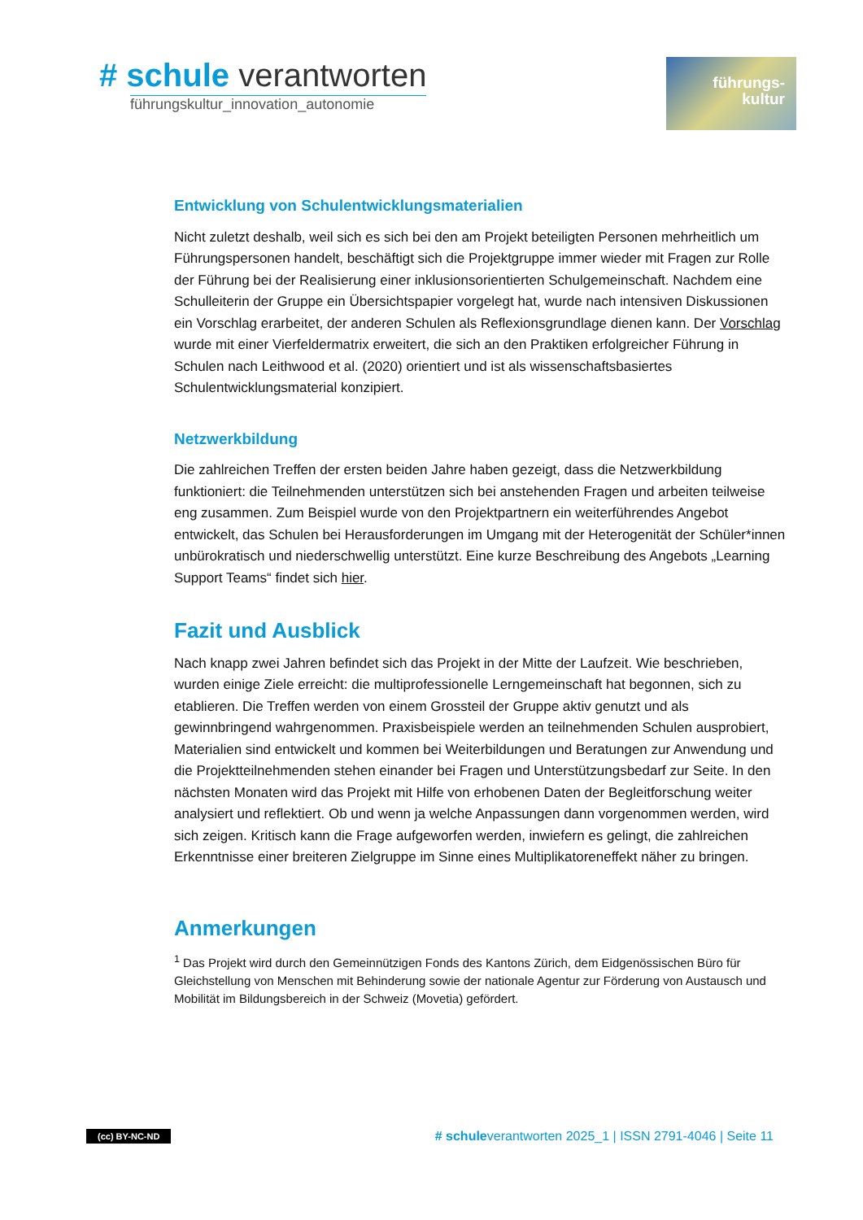# schule verantworten
führungskultur_innovation_autonomie
führungs-
kultur
Entwicklung von Schulentwicklungsmaterialien
Nicht zuletzt deshalb, weil sich es sich bei den am Projekt beteiligten Personen mehrheitlich um Führungspersonen handelt, beschäftigt sich die Projektgruppe immer wieder mit Fragen zur Rolle der Führung bei der Realisierung einer inklusionsorientierten Schulgemeinschaft. Nachdem eine Schulleiterin der Gruppe ein Übersichtspapier vorgelegt hat, wurde nach intensiven Diskussionen ein Vorschlag erarbeitet, der anderen Schulen als Reflexionsgrundlage dienen kann. Der Vorschlag wurde mit einer Vierfeldermatrix erweitert, die sich an den Praktiken erfolgreicher Führung in Schulen nach Leithwood et al. (2020) orientiert und ist als wissenschaftsbasiertes Schulentwicklungsmaterial konzipiert.
Netzwerkbildung
Die zahlreichen Treffen der ersten beiden Jahre haben gezeigt, dass die Netzwerkbildung funktioniert: die Teilnehmenden unterstützen sich bei anstehenden Fragen und arbeiten teilweise eng zusammen. Zum Beispiel wurde von den Projektpartnern ein weiterführendes Angebot entwickelt, das Schulen bei Herausforderungen im Umgang mit der Heterogenität der Schüler*innen unbürokratisch und niederschwellig unterstützt. Eine kurze Beschreibung des Angebots „Learning Support Teams“ findet sich hier.
Fazit und Ausblick
Nach knapp zwei Jahren befindet sich das Projekt in der Mitte der Laufzeit. Wie beschrieben, wurden einige Ziele erreicht: die multiprofessionelle Lerngemeinschaft hat begonnen, sich zu etablieren. Die Treffen werden von einem Grossteil der Gruppe aktiv genutzt und als gewinnbringend wahrgenommen. Praxisbeispiele werden an teilnehmenden Schulen ausprobiert, Materialien sind entwickelt und kommen bei Weiterbildungen und Beratungen zur Anwendung und die Projektteilnehmenden stehen einander bei Fragen und Unterstützungsbedarf zur Seite. In den nächsten Monaten wird das Projekt mit Hilfe von erhobenen Daten der Begleitforschung weiter analysiert und reflektiert. Ob und wenn ja welche Anpassungen dann vorgenommen werden, wird sich zeigen. Kritisch kann die Frage aufgeworfen werden, inwiefern es gelingt, die zahlreichen Erkenntnisse einer breiteren Zielgruppe im Sinne eines Multiplikatoreneffekt näher zu bringen.
Anmerkungen
<sup>1</sup> Das Projekt wird durch den Gemeinnützigen Fonds des Kantons Zürich, dem Eidgenössischen Büro für Gleichstellung von Menschen mit Behinderung sowie der nationale Agentur zur Förderung von Austausch und Mobilität im Bildungsbereich in der Schweiz (Movetia) gefördert.
(cc) BY-NC-ND # schuleverantworten 2025_1 | ISSN 2791-4046 | Seite 11